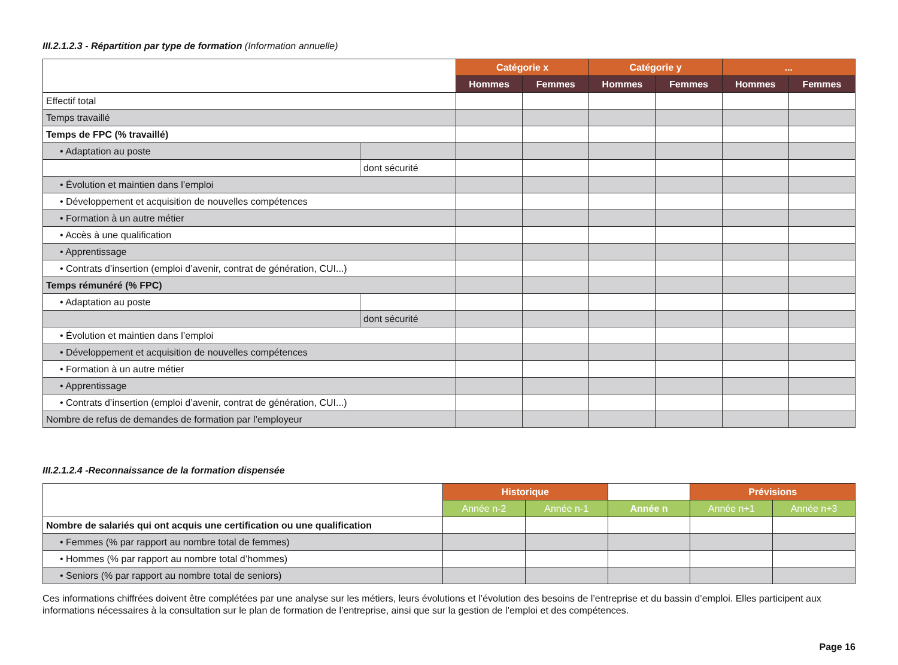III.2.1.2.3 - Répartition par type de formation (Information annuelle)
| | | Catégorie x | | Catégorie y | | ... | |
| --- | --- | --- | --- | --- | --- | --- | --- |
| | | Hommes | Femmes | Hommes | Femmes | Hommes | Femmes |
| Effectif total | | | | | | | |
| Temps travaillé | | | | | | | |
| Temps de FPC (% travaillé) | | | | | | | |
| • Adaptation au poste | | | | | | | |
| | dont sécurité | | | | | | |
| • Évolution et maintien dans l’emploi | | | | | | | |
| • Développement et acquisition de nouvelles compétences | | | | | | | |
| • Formation à un autre métier | | | | | | | |
| • Accès à une qualification | | | | | | | |
| • Apprentissage | | | | | | | |
| • Contrats d’insertion (emploi d’avenir, contrat de génération, CUI...) | | | | | | | |
| Temps rémunéré (% FPC) | | | | | | | |
| • Adaptation au poste | | | | | | | |
| | dont sécurité | | | | | | |
| • Évolution et maintien dans l’emploi | | | | | | | |
| • Développement et acquisition de nouvelles compétences | | | | | | | |
| • Formation à un autre métier | | | | | | | |
| • Apprentissage | | | | | | | |
| • Contrats d’insertion (emploi d’avenir, contrat de génération, CUI...) | | | | | | | |
| Nombre de refus de demandes de formation par l’employeur | | | | | | | |
III.2.1.2.4 -Reconnaissance de la formation dispensée
| | Historique | | | Prévisions | |
| --- | --- | --- | --- | --- | --- |
| | Année n-2 | Année n-1 | Année n | Année n+1 | Année n+3 |
| Nombre de salariés qui ont acquis une certification ou une qualification | | | | | |
| • Femmes (% par rapport au nombre total de femmes) | | | | | |
| • Hommes (% par rapport au nombre total d’hommes) | | | | | |
| • Seniors (% par rapport au nombre total de seniors) | | | | | |
Ces informations chiffrées doivent être complétées par une analyse sur les métiers, leurs évolutions et l’évolution des besoins de l’entreprise et du bassin d’emploi. Elles participent aux informations nécessaires à la consultation sur le plan de formation de l’entreprise, ainsi que sur la gestion de l’emploi et des compétences.
Page 16